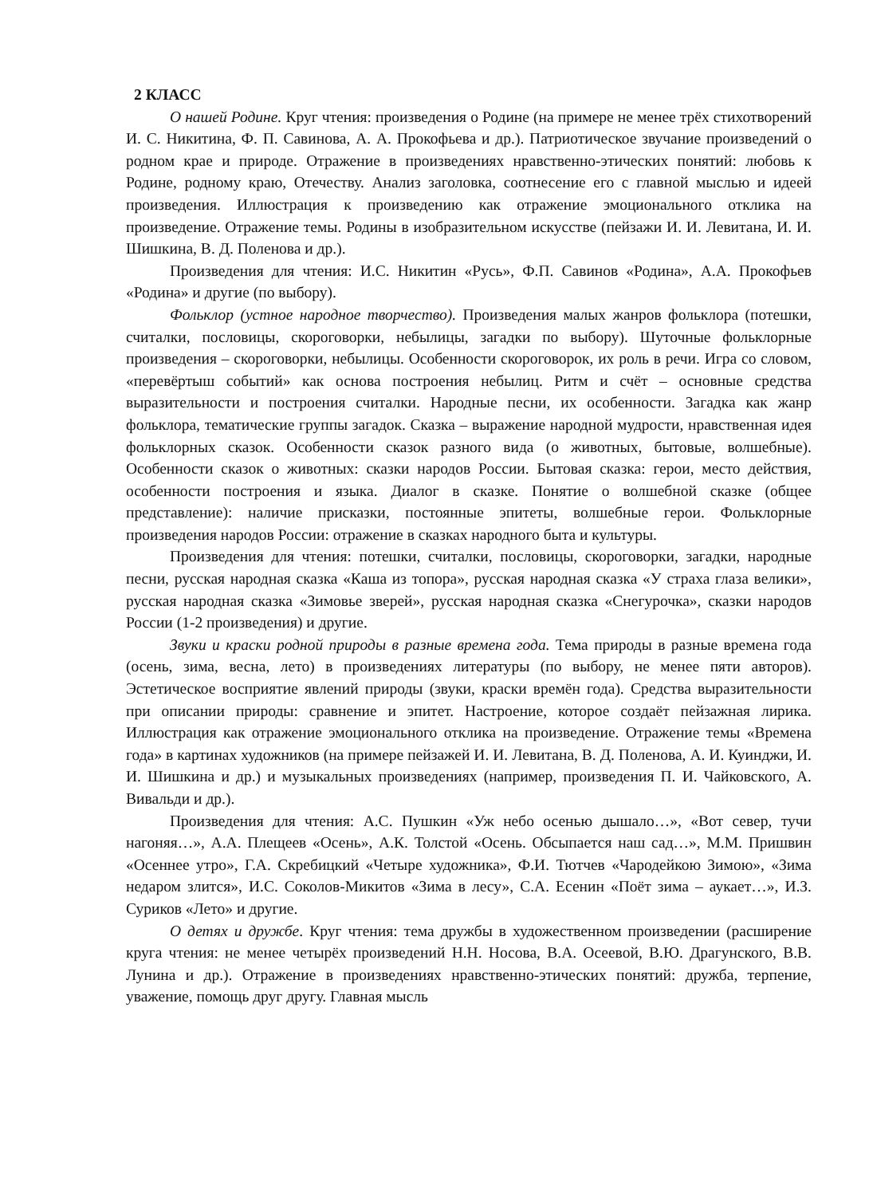2 КЛАСС
О нашей Родине. Круг чтения: произведения о Родине (на примере не менее трёх стихотворений И. С. Никитина, Ф. П. Савинова, А. А. Прокофьева и др.). Патриотическое звучание произведений о родном крае и природе. Отражение в произведениях нравственно-этических понятий: любовь к Родине, родному краю, Отечеству. Анализ заголовка, соотнесение его с главной мыслью и идеей произведения. Иллюстрация к произведению как отражение эмоционального отклика на произведение. Отражение темы. Родины в изобразительном искусстве (пейзажи И. И. Левитана, И. И. Шишкина, В. Д. Поленова и др.).
Произведения для чтения: И.С. Никитин «Русь», Ф.П. Савинов «Родина», А.А. Прокофьев «Родина» и другие (по выбору).
Фольклор (устное народное творчество). Произведения малых жанров фольклора (потешки, считалки, пословицы, скороговорки, небылицы, загадки по выбору). Шуточные фольклорные произведения – скороговорки, небылицы. Особенности скороговорок, их роль в речи. Игра со словом, «перевёртыш событий» как основа построения небылиц. Ритм и счёт – основные средства выразительности и построения считалки. Народные песни, их особенности. Загадка как жанр фольклора, тематические группы загадок. Сказка – выражение народной мудрости, нравственная идея фольклорных сказок. Особенности сказок разного вида (о животных, бытовые, волшебные). Особенности сказок о животных: сказки народов России. Бытовая сказка: герои, место действия, особенности построения и языка. Диалог в сказке. Понятие о волшебной сказке (общее представление): наличие присказки, постоянные эпитеты, волшебные герои. Фольклорные произведения народов России: отражение в сказках народного быта и культуры.
Произведения для чтения: потешки, считалки, пословицы, скороговорки, загадки, народные песни, русская народная сказка «Каша из топора», русская народная сказка «У страха глаза велики», русская народная сказка «Зимовье зверей», русская народная сказка «Снегурочка», сказки народов России (1-2 произведения) и другие.
Звуки и краски родной природы в разные времена года. Тема природы в разные времена года (осень, зима, весна, лето) в произведениях литературы (по выбору, не менее пяти авторов). Эстетическое восприятие явлений природы (звуки, краски времён года). Средства выразительности при описании природы: сравнение и эпитет. Настроение, которое создаёт пейзажная лирика. Иллюстрация как отражение эмоционального отклика на произведение. Отражение темы «Времена года» в картинах художников (на примере пейзажей И. И. Левитана, В. Д. Поленова, А. И. Куинджи, И. И. Шишкина и др.) и музыкальных произведениях (например, произведения П. И. Чайковского, А. Вивальди и др.).
Произведения для чтения: А.С. Пушкин «Уж небо осенью дышало…», «Вот север, тучи нагоняя…», А.А. Плещеев «Осень», А.К. Толстой «Осень. Обсыпается наш сад…», М.М. Пришвин «Осеннее утро», Г.А. Скребицкий «Четыре художника», Ф.И. Тютчев «Чародейкою Зимою», «Зима недаром злится», И.С. Соколов-Микитов «Зима в лесу», С.А. Есенин «Поёт зима – аукает…», И.З. Суриков «Лето» и другие.
О детях и дружбе. Круг чтения: тема дружбы в художественном произведении (расширение круга чтения: не менее четырёх произведений Н.Н. Носова, В.А. Осеевой, В.Ю. Драгунского, В.В. Лунина и др.). Отражение в произведениях нравственно-этических понятий: дружба, терпение, уважение, помощь друг другу. Главная мысль